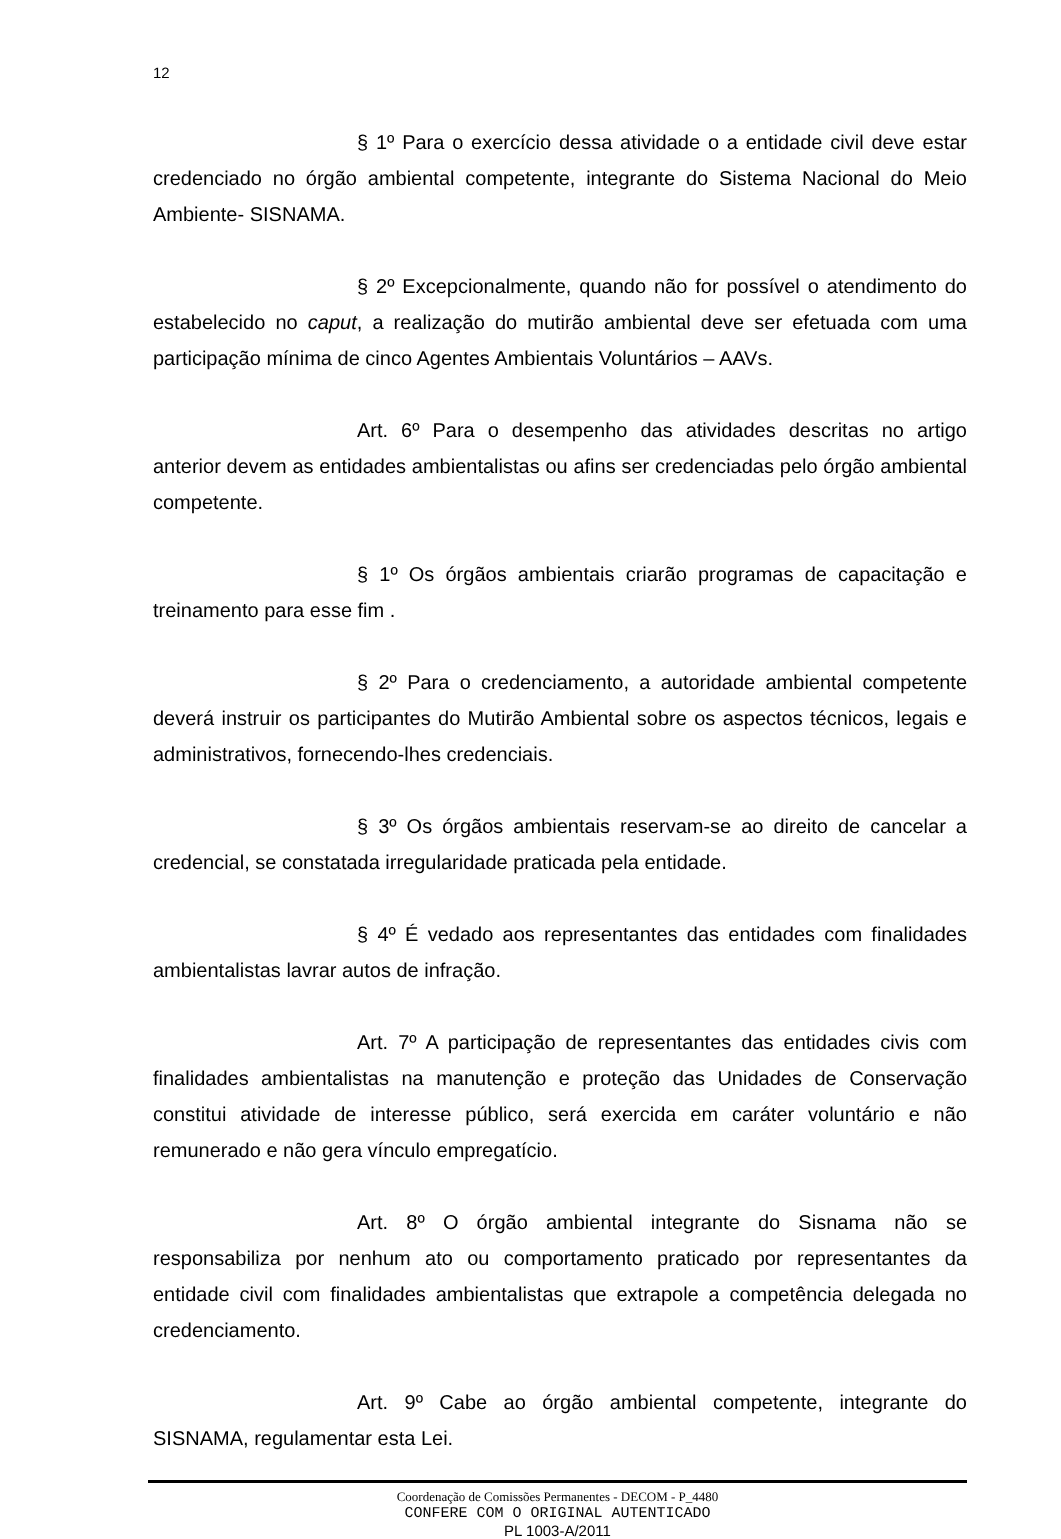12
§ 1º Para o exercício dessa atividade o a entidade civil deve estar credenciado no órgão ambiental competente, integrante do Sistema Nacional do Meio Ambiente- SISNAMA.
§ 2º Excepcionalmente, quando não for possível o atendimento do estabelecido no caput, a realização do mutirão ambiental deve ser efetuada com uma participação mínima de cinco Agentes Ambientais Voluntários – AAVs.
Art. 6º Para o desempenho das atividades descritas no artigo anterior devem as entidades ambientalistas ou afins ser credenciadas pelo órgão ambiental competente.
§ 1º Os órgãos ambientais criarão programas de capacitação e treinamento para esse fim .
§ 2º Para o credenciamento, a autoridade ambiental competente deverá instruir os participantes do Mutirão Ambiental sobre os aspectos técnicos, legais e administrativos, fornecendo-lhes credenciais.
§ 3º Os órgãos ambientais reservam-se ao direito de cancelar a credencial, se constatada irregularidade praticada pela entidade.
§ 4º É vedado aos representantes das entidades com finalidades ambientalistas lavrar autos de infração.
Art. 7º A participação de representantes das entidades civis com finalidades ambientalistas na manutenção e proteção das Unidades de Conservação constitui atividade de interesse público, será exercida em caráter voluntário e não remunerado e não gera vínculo empregatício.
Art. 8º O órgão ambiental integrante do Sisnama não se responsabiliza por nenhum ato ou comportamento praticado por representantes da entidade civil com finalidades ambientalistas que extrapole a competência delegada no credenciamento.
Art. 9º Cabe ao órgão ambiental competente, integrante do SISNAMA, regulamentar esta Lei.
Coordenação de Comissões Permanentes - DECOM - P_4480
CONFERE COM O ORIGINAL AUTENTICADO
PL 1003-A/2011